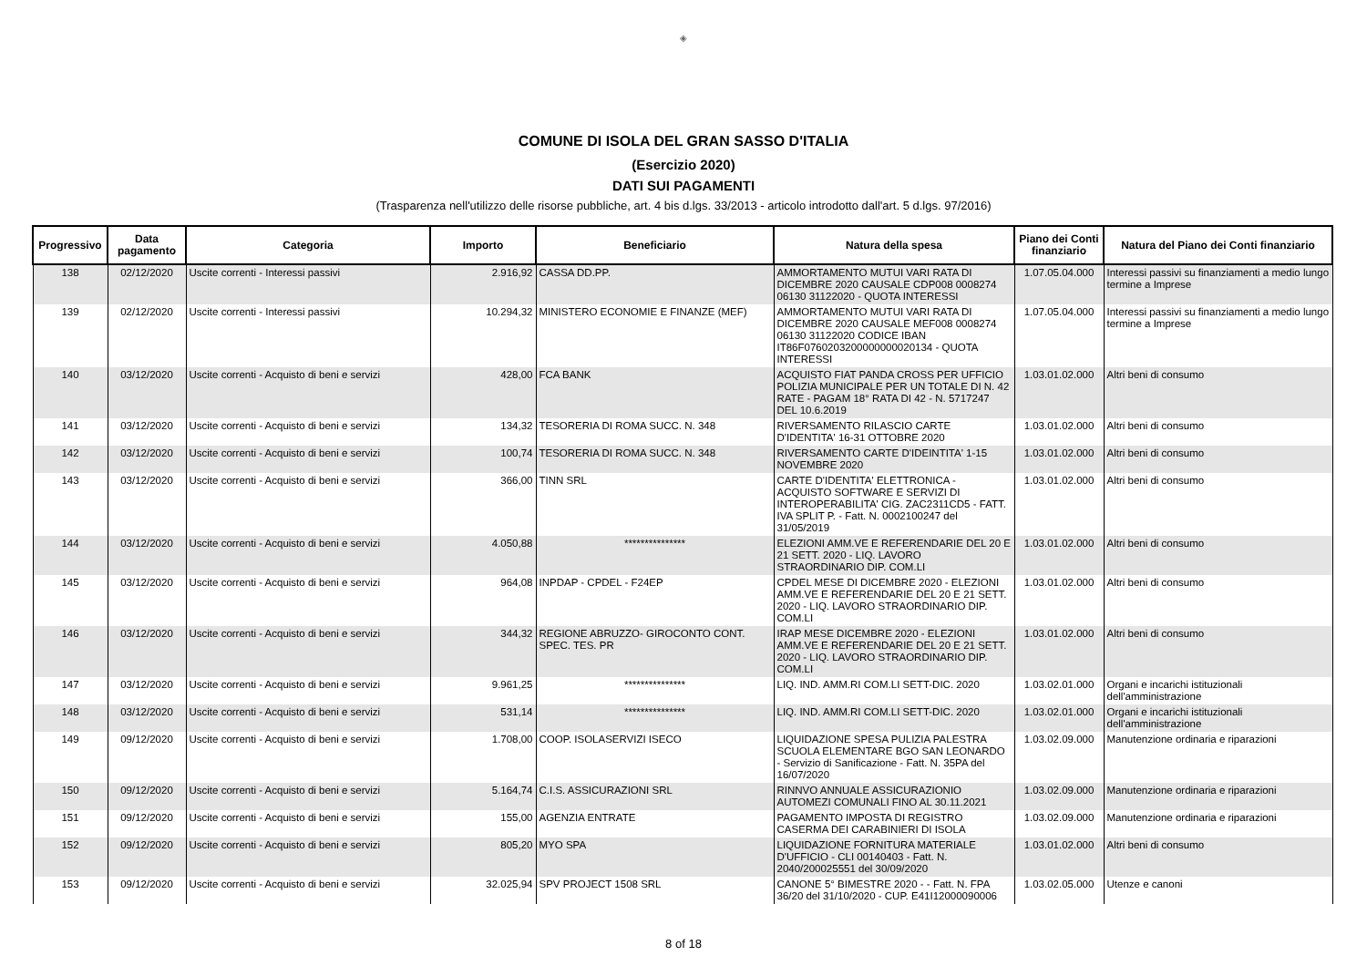◈
COMUNE DI ISOLA DEL GRAN SASSO D'ITALIA
(Esercizio 2020)
DATI SUI PAGAMENTI
(Trasparenza nell'utilizzo delle risorse pubbliche, art. 4 bis d.lgs. 33/2013 - articolo introdotto dall'art. 5 d.lgs. 97/2016)
| Progressivo | Data pagamento | Categoria | Importo | Beneficiario | Natura della spesa | Piano dei Conti finanziario | Natura del Piano dei Conti finanziario |
| --- | --- | --- | --- | --- | --- | --- | --- |
| 138 | 02/12/2020 | Uscite correnti - Interessi passivi | 2.916,92 | CASSA DD.PP. | AMMORTAMENTO MUTUI VARI RATA DI DICEMBRE 2020 CAUSALE CDP008 0008274 06130 31122020 - QUOTA INTERESSI | 1.07.05.04.000 | Interessi passivi su finanziamenti a medio lungo termine a Imprese |
| 139 | 02/12/2020 | Uscite correnti - Interessi passivi | 10.294,32 | MINISTERO ECONOMIE E FINANZE (MEF) | AMMORTAMENTO MUTUI VARI RATA DI DICEMBRE 2020 CAUSALE MEF008 0008274 06130 31122020 CODICE IBAN IT86F0760203200000000020134 - QUOTA INTERESSI | 1.07.05.04.000 | Interessi passivi su finanziamenti a medio lungo termine a Imprese |
| 140 | 03/12/2020 | Uscite correnti - Acquisto di beni e servizi | 428,00 | FCA BANK | ACQUISTO FIAT PANDA CROSS PER UFFICIO POLIZIA MUNICIPALE PER UN TOTALE DI N. 42 RATE - PAGAM 18° RATA DI 42 - N. 5717247 DEL 10.6.2019 | 1.03.01.02.000 | Altri beni di consumo |
| 141 | 03/12/2020 | Uscite correnti - Acquisto di beni e servizi | 134,32 | TESORERIA DI ROMA SUCC. N. 348 | RIVERSAMENTO RILASCIO CARTE D'IDENTITA' 16-31 OTTOBRE 2020 | 1.03.01.02.000 | Altri beni di consumo |
| 142 | 03/12/2020 | Uscite correnti - Acquisto di beni e servizi | 100,74 | TESORERIA DI ROMA SUCC. N. 348 | RIVERSAMENTO CARTE D'IDEINTITA' 1-15 NOVEMBRE 2020 | 1.03.01.02.000 | Altri beni di consumo |
| 143 | 03/12/2020 | Uscite correnti - Acquisto di beni e servizi | 366,00 | TINN SRL | CARTE D'IDENTITA' ELETTRONICA - ACQUISTO SOFTWARE E SERVIZI DI INTEROPERABILITA' CIG. ZAC2311CD5 - FATT. IVA SPLIT P. - Fatt. N. 0002100247 del 31/05/2019 | 1.03.01.02.000 | Altri beni di consumo |
| 144 | 03/12/2020 | Uscite correnti - Acquisto di beni e servizi | 4.050,88 | *************** | ELEZIONI AMM.VE E REFERENDARIE DEL 20 E 21 SETT. 2020 - LIQ. LAVORO STRAORDINARIO DIP. COM.LI | 1.03.01.02.000 | Altri beni di consumo |
| 145 | 03/12/2020 | Uscite correnti - Acquisto di beni e servizi | 964,08 | INPDAP - CPDEL - F24EP | CPDEL MESE DI DICEMBRE 2020 - ELEZIONI AMM.VE E REFERENDARIE DEL 20 E 21 SETT. 2020 - LIQ. LAVORO STRAORDINARIO DIP. COM.LI | 1.03.01.02.000 | Altri beni di consumo |
| 146 | 03/12/2020 | Uscite correnti - Acquisto di beni e servizi | 344,32 | REGIONE ABRUZZO- GIROCONTO CONT. SPEC. TES. PR | IRAP MESE DICEMBRE 2020 - ELEZIONI AMM.VE E REFERENDARIE DEL 20 E 21 SETT. 2020 - LIQ. LAVORO STRAORDINARIO DIP. COM.LI | 1.03.01.02.000 | Altri beni di consumo |
| 147 | 03/12/2020 | Uscite correnti - Acquisto di beni e servizi | 9.961,25 | *************** | LIQ. IND. AMM.RI COM.LI SETT-DIC. 2020 | 1.03.02.01.000 | Organi e incarichi istituzionali dell'amministrazione |
| 148 | 03/12/2020 | Uscite correnti - Acquisto di beni e servizi | 531,14 | *************** | LIQ. IND. AMM.RI COM.LI SETT-DIC. 2020 | 1.03.02.01.000 | Organi e incarichi istituzionali dell'amministrazione |
| 149 | 09/12/2020 | Uscite correnti - Acquisto di beni e servizi | 1.708,00 | COOP. ISOLASERVIZI ISECO | LIQUIDAZIONE SPESA PULIZIA PALESTRA SCUOLA ELEMENTARE BGO SAN LEONARDO - Servizio di Sanificazione - Fatt. N. 35PA del 16/07/2020 | 1.03.02.09.000 | Manutenzione ordinaria e riparazioni |
| 150 | 09/12/2020 | Uscite correnti - Acquisto di beni e servizi | 5.164,74 | C.I.S. ASSICURAZIONI SRL | RINNVO ANNUALE ASSICURAZIONIO AUTOMEZI COMUNALI FINO AL 30.11.2021 | 1.03.02.09.000 | Manutenzione ordinaria e riparazioni |
| 151 | 09/12/2020 | Uscite correnti - Acquisto di beni e servizi | 155,00 | AGENZIA ENTRATE | PAGAMENTO IMPOSTA DI REGISTRO CASERMA DEI CARABINIERI DI ISOLA | 1.03.02.09.000 | Manutenzione ordinaria e riparazioni |
| 152 | 09/12/2020 | Uscite correnti - Acquisto di beni e servizi | 805,20 | MYO SPA | LIQUIDAZIONE FORNITURA MATERIALE D'UFFICIO - CLI 00140403 - Fatt. N. 2040/200025551 del 30/09/2020 | 1.03.01.02.000 | Altri beni di consumo |
| 153 | 09/12/2020 | Uscite correnti - Acquisto di beni e servizi | 32.025,94 | SPV PROJECT 1508 SRL | CANONE 5° BIMESTRE 2020 - - Fatt. N. FPA 36/20 del 31/10/2020 - CUP. E41I12000090006 | 1.03.02.05.000 | Utenze e canoni |
8 of 18